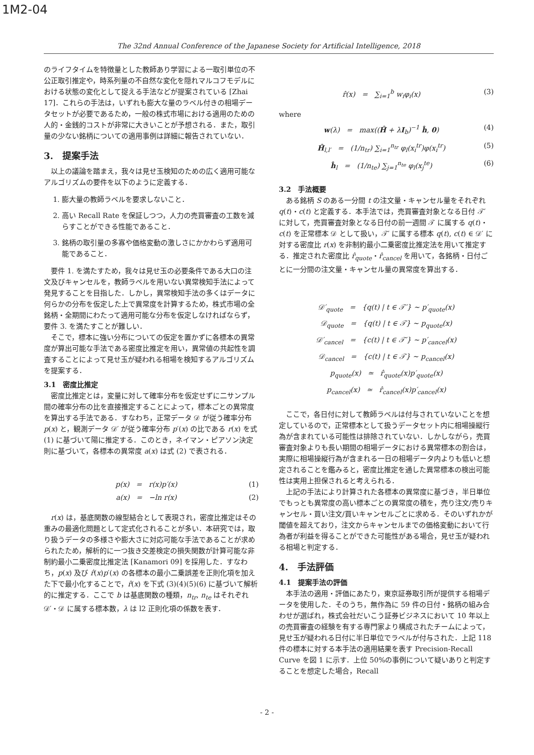1M2-04
The 32nd Annual Conference of the Japanese Society for Artificial Intelligence, 2018
のライフタイムを特徴量とした教師あり学習による一取引単位の不公正取引推定や，時系列量の不自然な変化を隠れマルコフモデルにおける状態の変化として捉える手法などが提案されている [Zhai 17]．これらの手法は，いずれも膨大な量のラベル付きの相場データセットが必要であるため，一般の株式市場における適用のための人的・金銭的コストが非常に大きいことが予想される．また，取引量の少ない銘柄についての適用事例は詳細に報告されていない．
3.　提案手法
以上の議論を踏まえ，我々は見せ玉検知のための広く適用可能なアルゴリズムの要件を以下のように定義する．
1. 膨大量の教師ラベルを要求しないこと．
2. 高い Recall Rate を保証しつつ，人力の売買審査の工数を減らすことができる性能であること．
3. 銘柄の取引量の多寡や価格変動の激しさにかかわらず適用可能であること．
要件 1. を満たすため，我々は見せ玉の必要条件である大口の注文及びキャンセルを，教師ラベルを用いない異常検知手法によって発見することを目指した．しかし，異常検知手法の多くはデータに何らかの分布を仮定した上で異常度を計算するため，株式市場の全銘柄・全期間にわたって適用可能な分布を仮定しなければならず，要件 3. を満たすことが難しい．
そこで，標本に強い分布についての仮定を置かずに各標本の異常度が算出可能な手法である密度比推定を用い，異常値の共起性を調査することによって見せ玉が疑われる相場を検知するアルゴリズムを提案する．
3.1　密度比推定
密度比推定とは，変量に対して確率分布を仮定せずに二サンプル間の確率分布の比を直接推定することによって，標本ごとの異常度を算出する手法である．すなわち，正常データ 𝒟 が従う確率分布 p(x) と，観測データ 𝒟′ が従う確率分布 p′(x) の比である r(x) を式 (1) に基づいて陽に推定する．このとき，ネイマン・ピアソン決定則に基づいて，各標本の異常度 a(x) は式 (2) で表される．
p(x) = r(x)p′(x) (1)
a(x) = −ln r(x) (2)
r(x) は，基底関数の線型結合として表現され，密度比推定はその重みの最適化問題として定式化されることが多い．本研究では，取り扱うデータの多様さや膨大さに対応可能な手法であることが求められたため，解析的に一つ抜き交差検定の損失関数が計算可能な非制約最小二乗密度比推定法 [Kanamori 09] を採用した．すなわち，p(x) 及び r̂(x)p′(x) の各標本の最小二乗誤差を正則化項を加えた下で最小化することで，r̂(x) を下式 (3)(4)(5)(6) に基づいて解析的に推定する．ここで b は基底関数の種類，n<sub>tr</sub>, n<sub>te</sub> はそれぞれ 𝒟′・𝒟 に属する標本数，λ は l2 正則化項の係数を表す．
r̂(x) = ∑<sub>i=1</sub><sup>b</sup> w<sub>i</sub>φ<sub>i</sub>(x) (3)
where
w(λ) = max((Ĥ + λI<sub>b</sub>)<sup>−1</sup> ĥ, 0) (4)
Ĥ<sub>l,l′</sub> = (1/n<sub>tr</sub>) ∑<sub>i=1</sub><sup>n<sub>tr</sub></sup> φ<sub>l</sub>(x<sub>i</sub><sup>tr</sup>)φ(x<sub>i</sub><sup>tr</sup>) (5)
ĥ<sub>l</sub> = (1/n<sub>te</sub>) ∑<sub>j=1</sub><sup>n<sub>te</sub></sup> φ<sub>l</sub>(x<sub>j</sub><sup>te</sup>) (6)
3.2　手法概要
ある銘柄 S のある一分間 t の注文量・キャンセル量をそれぞれ q(t)・c(t) と定義する．本手法では，売買審査対象となる日付 𝒯′ に対して，売買審査対象となる日付の前一週間 𝒯 に属する q(t)・c(t) を正常標本 𝒟 として扱い，𝒯′ に属する標本 q(t), c(t) ∈ 𝒟′ に対する密度比 r(x) を非制約最小二乗密度比推定法を用いて推定する．推定された密度比 r̂<sub>quote</sub>・r̂<sub>cancel</sub> を用いて，各銘柄・日付ごとに一分間の注文量・キャンセル量の異常度を算出する．
𝒟′<sub>quote</sub> = {q(t) | t ∈ 𝒯′} ∼ p′<sub>quote</sub>(x)
𝒟<sub>quote</sub> = {q(t) | t ∈ 𝒯} ∼ p<sub>quote</sub>(x)
𝒟′<sub>cancel</sub> = {c(t) | t ∈ 𝒯′} ∼ p′<sub>cancel</sub>(x)
𝒟<sub>cancel</sub> = {c(t) | t ∈ 𝒯} ∼ p<sub>cancel</sub>(x)
p<sub>quote</sub>(x) ≃ r̂<sub>quote</sub>(x)p′<sub>quote</sub>(x)
p<sub>cancel</sub>(x) ≃ r̂<sub>cancel</sub>(x)p′<sub>cancel</sub>(x)
ここで，各日付に対して教師ラベルは付与されていないことを想定しているので，正常標本として扱うデータセット内に相場操縦行為が含まれている可能性は排除されていない．しかしながら，売買審査対象よりも長い期間の相場データにおける異常標本の割合は，実際に相場操縦行為が含まれる一日の相場データ内よりも低いと想定されることを鑑みると，密度比推定を通した異常標本の検出可能性は実用上担保されると考えられる．
上記の手法により計算された各標本の異常度に基づき，半日単位でもっとも異常度の高い標本ごとの異常度の積を，売り注文/売りキャンセル・買い注文/買いキャンセルごとに求める．そのいずれかが閾値を超えており，注文からキャンセルまでの価格変動において行為者が利益を得ることができた可能性がある場合，見せ玉が疑われる相場と判定する．
4.　手法評価
4.1　提案手法の評価
本手法の適用・評価にあたり，東京証券取引所が提供する相場データを使用した．そのうち，無作為に 59 件の日付・銘柄の組み合わせが選ばれ，株式会社だいこう証券ビジネスにおいて 10 年以上の売買審査の経験を有する専門家より構成されたチームによって，見せ玉が疑われる日付に半日単位でラベルが付与された．上記 118 件の標本に対する本手法の適用結果を表す Precision-Recall Curve を図 1 に示す．上位 50%の事例について疑いありと判定することを想定した場合，Recall
- 2 -